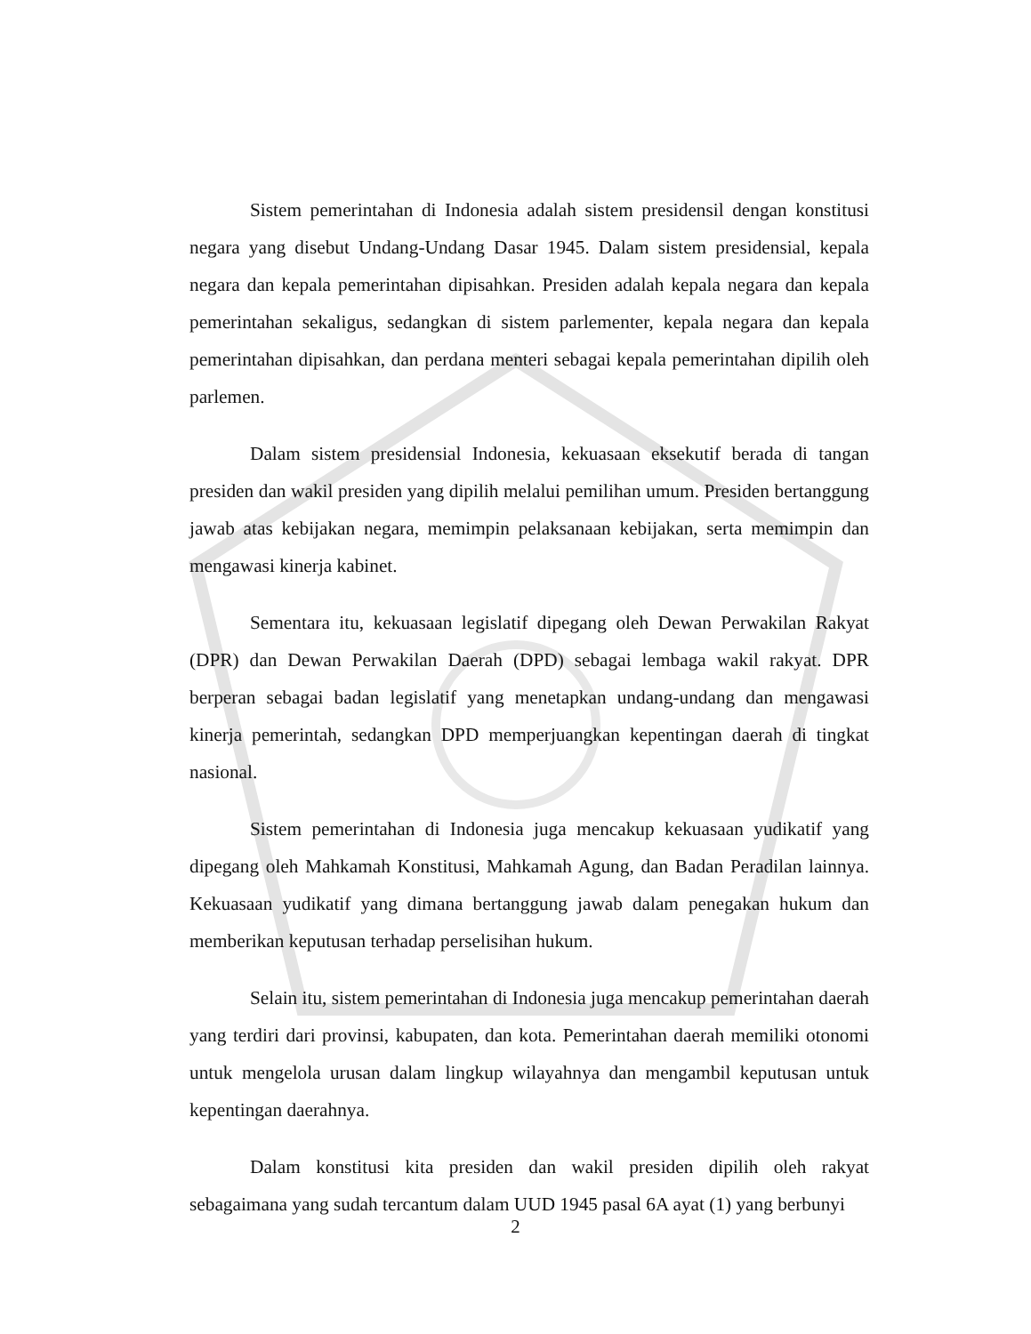Sistem pemerintahan di Indonesia adalah sistem presidensil dengan konstitusi negara yang disebut Undang-Undang Dasar 1945. Dalam sistem presidensial, kepala negara dan kepala pemerintahan dipisahkan. Presiden adalah kepala negara dan kepala pemerintahan sekaligus, sedangkan di sistem parlementer, kepala negara dan kepala pemerintahan dipisahkan, dan perdana menteri sebagai kepala pemerintahan dipilih oleh parlemen.
Dalam sistem presidensial Indonesia, kekuasaan eksekutif berada di tangan presiden dan wakil presiden yang dipilih melalui pemilihan umum. Presiden bertanggung jawab atas kebijakan negara, memimpin pelaksanaan kebijakan, serta memimpin dan mengawasi kinerja kabinet.
Sementara itu, kekuasaan legislatif dipegang oleh Dewan Perwakilan Rakyat (DPR) dan Dewan Perwakilan Daerah (DPD) sebagai lembaga wakil rakyat. DPR berperan sebagai badan legislatif yang menetapkan undang-undang dan mengawasi kinerja pemerintah, sedangkan DPD memperjuangkan kepentingan daerah di tingkat nasional.
Sistem pemerintahan di Indonesia juga mencakup kekuasaan yudikatif yang dipegang oleh Mahkamah Konstitusi, Mahkamah Agung, dan Badan Peradilan lainnya. Kekuasaan yudikatif yang dimana bertanggung jawab dalam penegakan hukum dan memberikan keputusan terhadap perselisihan hukum.
Selain itu, sistem pemerintahan di Indonesia juga mencakup pemerintahan daerah yang terdiri dari provinsi, kabupaten, dan kota. Pemerintahan daerah memiliki otonomi untuk mengelola urusan dalam lingkup wilayahnya dan mengambil keputusan untuk kepentingan daerahnya.
Dalam konstitusi kita presiden dan wakil presiden dipilih oleh rakyat sebagaimana yang sudah tercantum dalam UUD 1945 pasal 6A ayat (1) yang berbunyi
2